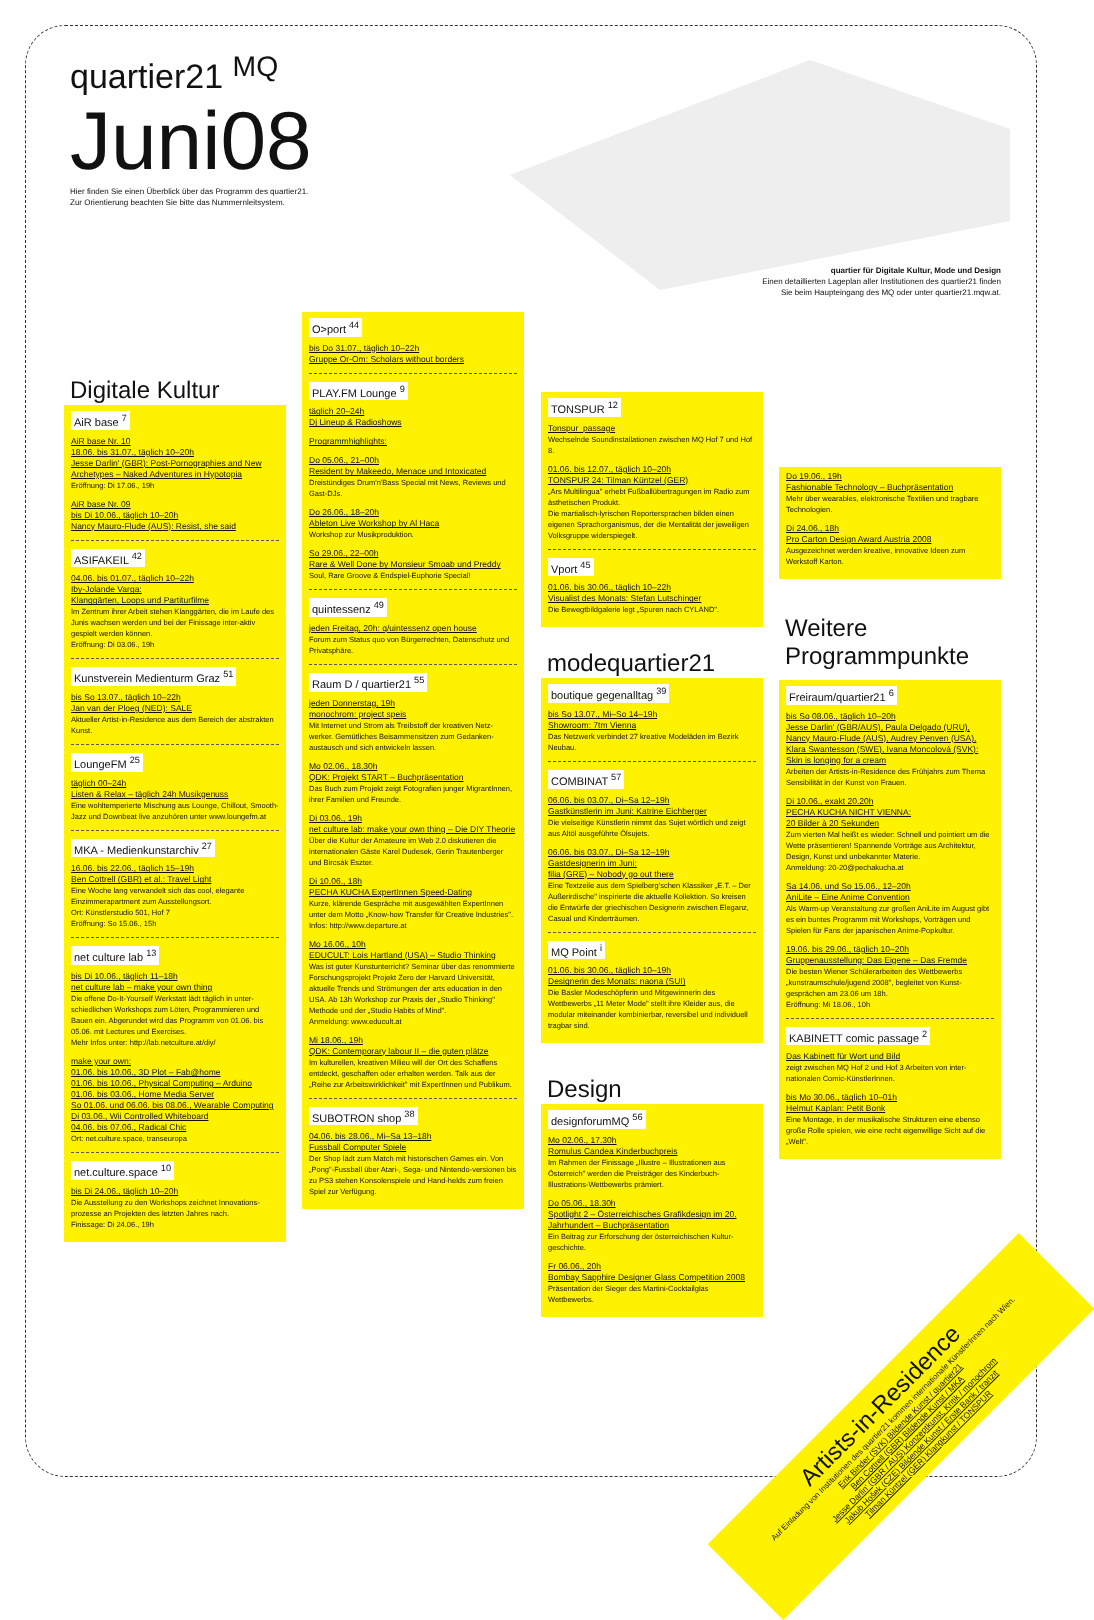quartier21 <sup>MQ</sup>
Juni08
Hier finden Sie einen Überblick über das Programm des quartier21.
Zur Orientierung beachten Sie bitte das Nummernleitsystem.
quartier für Digitale Kultur, Mode und Design
Einen detaillierten Lageplan aller Institutionen des quartier21 finden
Sie beim Haupteingang des MQ oder unter quartier21.mqw.at.
Digitale Kultur
AiR base <sup>7</sup>
AiR base Nr. 10
18.06. bis 31.07., täglich 10–20h
Jesse Darlin' (GBR): Post-Pornographies and New Archetypes – Naked Adventures in Hypotopia
Eröffnung: Di 17.06., 19h
AiR base Nr. 09
bis Di 10.06., täglich 10–20h
Nancy Mauro-Flude (AUS): Resist, she said
ASIFAKEIL <sup>42</sup>
04.06. bis 01.07., täglich 10–22h
Iby-Jolande Varga:
Klanggärten, Loops und Partiturfilme
Im Zentrum ihrer Arbeit stehen Klanggärten, die im Laufe des Junis wachsen werden und bei der Finissage inter-aktiv gespielt werden können.
Eröffnung: Di 03.06., 19h
Kunstverein Medienturm Graz <sup>51</sup>
bis So 13.07., täglich 10–22h
Jan van der Ploeg (NED): SALE
Aktueller Artist-in-Residence aus dem Bereich der abstrakten Kunst.
LoungeFM <sup>25</sup>
täglich 00–24h
Listen & Relax – täglich 24h Musikgenuss
Eine wohltemperierte Mischung aus Lounge, Chillout, Smooth-Jazz und Downbeat live anzuhören unter www.loungefm.at
MKA - Medienkunstarchiv <sup>27</sup>
16.06. bis 22.06., täglich 15–19h
Ben Cottrell (GBR) et al.: Travel Light
Eine Woche lang verwandelt sich das cool, elegante Einzimmerapartment zum Ausstellungsort.
Ort: Künstlerstudio 501, Hof 7
Eröffnung: So 15.06., 15h
net culture lab <sup>13</sup>
bis Di 10.06., täglich 11–18h
net culture lab – make your own thing
Die offene Do-It-Yourself Werkstatt lädt täglich in unter-schiedlichen Workshops zum Löten, Programmieren und Bauen ein. Abgerundet wird das Programm von 01.06. bis 05.06. mit Lectures und Exercises.
Mehr Infos unter: http://lab.netculture.at/diy/
make your own:
01.06. bis 10.06., 3D Plot – Fab@home
01.06. bis 10.06., Physical Computing – Arduino
01.06. bis 03.06., Home Media Server
So 01.06. und 06.06. bis 08.06., Wearable Computing
Di 03.06., Wii Controlled Whiteboard
04.06. bis 07.06., Radical Chic
Ort: net.culture.space, transeuropa
net.culture.space <sup>10</sup>
bis Di 24.06., täglich 10–20h
Die Ausstellung zu den Workshops zeichnet Innovations-prozesse an Projekten des letzten Jahres nach.
Finissage: Di 24.06., 19h
O>port <sup>44</sup>
bis Do 31.07., täglich 10–22h
Gruppe Or-Om: Scholars without borders
PLAY.FM Lounge <sup>9</sup>
täglich 20–24h
Dj Lineup & Radioshows
Programmhighlights:
Do 05.06., 21–00h
Resident by Makeedo, Menace und Intoxicated
Dreistündiges Drum'n'Bass Special mit News, Reviews und Gast-DJs.
Do 26.06., 18–20h
Ableton Live Workshop by Al Haca
Workshop zur Musikproduktion.
So 29.06., 22–00h
Rare & Well Done by Monsieur Smoab und Preddy
Soul, Rare Groove & Endspiel-Euphorie Special!
quintessenz <sup>49</sup>
jeden Freitag, 20h: q/uintessenz open house
Forum zum Status quo von Bürgerrechten, Datenschutz und Privatsphäre.
Raum D / quartier21 <sup>55</sup>
jeden Donnerstag, 19h
monochrom: project speis
Mit Internet und Strom als Treibstoff der kreativen Netz-werker. Gemütliches Beisammensitzen zum Gedanken-austausch und sich entwickeln lassen.
Mo 02.06., 18.30h
QDK: Projekt START – Buchpräsentation
Das Buch zum Projekt zeigt Fotografien junger MigrantInnen, ihrer Familien und Freunde.
Di 03.06., 19h
net culture lab: make your own thing – Die DIY Theorie
Über die Kultur der Amateure im Web 2.0 diskutieren die internationalen Gäste Karel Dudesek, Gerin Trautenberger und Bircsák Eszter.
Di 10.06., 18h
PECHA KUCHA ExpertInnen Speed-Dating
Kurze, klärende Gespräche mit ausgewählten ExpertInnen unter dem Motto „Know-how Transfer für Creative Industries".
Infos: http://www.departure.at
Mo 16.06., 10h
EDUCULT: Lois Hartland (USA) – Studio Thinking
Was ist guter Kunstunterricht? Seminar über das renommierte Forschungsprojekt Projekt Zero der Harvard Universität, aktuelle Trends und Strömungen der arts education in den USA. Ab 13h Workshop zur Praxis der „Studio Thinking" Methode und der „Studio Habits of Mind".
Anmeldung: www.educult.at
Mi 18.06., 19h
QDK: Contemporary labour II – die guten plätze
Im kulturellen, kreativen Milieu will der Ort des Schaffens entdeckt, geschaffen oder erhalten werden. Talk aus der „Reihe zur Arbeitswirklichkeit" mit ExpertInnen und Publikum.
SUBOTRON shop <sup>38</sup>
04.06. bis 28.06., Mi–Sa 13–18h
Fussball Computer Spiele
Der Shop lädt zum Match mit historischen Games ein. Von „Pong"-Fussball über Atari-, Sega- und Nintendo-versionen bis zu PS3 stehen Konsolenspiele und Hand-helds zum freien Spiel zur Verfügung.
TONSPUR <sup>12</sup>
Tonspur_passage
Wechselnde Soundinstallationen zwischen MQ Hof 7 und Hof 8.
01.06. bis 12.07., täglich 10–20h
TONSPUR 24: Tilman Küntzel (GER)
„Ars Multilingua" erhebt Fußballübertragungen im Radio zum ästhetischen Produkt.
Die martialisch-lyrischen Reportersprachen bilden einen eigenen Sprachorganismus, der die Mentalität der jeweiligen Volksgruppe widerspiegelt.
Vport <sup>45</sup>
01.06. bis 30.06., täglich 10–22h
Visualist des Monats: Stefan Lutschinger
Die Bewegtbildgalerie legt „Spuren nach CYLAND".
modequartier21
boutique gegenalltag <sup>39</sup>
bis So 13.07., Mi–So 14–19h
Showroom: 7tm Vienna
Das Netzwerk verbindet 27 kreative Modeläden im Bezirk Neubau.
COMBINAT <sup>57</sup>
06.06. bis 03.07., Di–Sa 12–19h
Gastkünstlerin im Juni: Katrine Eichberger
Die vielseitige Künstlerin nimmt das Sujet wörtlich und zeigt aus Altöl ausgeführte Ölsujets.
06.06. bis 03.07., Di–Sa 12–19h
Gastdesignerin im Juni:
filia (GRE) – Nobody go out there
Eine Textzeile aus dem Spielberg'schen Klassiker „E.T. – Der Außerirdische" inspirierte die aktuelle Kollektion. So kreisen die Entwürfe der griechischen Designerin zwischen Eleganz, Casual und Kinderträumen.
MQ Point <sup>i</sup>
01.06. bis 30.06., täglich 10–19h
Designerin des Monats: naona (SUI)
Die Basler Modeschöpferin und Mitgewinnerin des Wettbewerbs „11 Meter Mode" stellt ihre Kleider aus, die modular miteinander kombinierbar, reversibel und individuell tragbar sind.
Design
designforumMQ <sup>56</sup>
Mo 02.06., 17.30h
Romulus Candea Kinderbuchpreis
Im Rahmen der Finissage „Illustre – Illustrationen aus Österreich" werden die Preisträger des Kinderbuch-Illustrations-Wettbewerbs prämiert.
Do 05.06., 18.30h
Spotlight 2 – Österreichisches Grafikdesign im 20. Jahrhundert – Buchpräsentation
Ein Beitrag zur Erforschung der österreichischen Kultur-geschichte.
Fr 06.06., 20h
Bombay Sapphire Designer Glass Competition 2008
Präsentation der Sieger des Martini-Cocktailglas Wettbewerbs.
Do 19.06., 19h
Fashionable Technology – Buchpräsentation
Mehr über wearables, elektronische Textilien und tragbare Technologien.
Di 24.06., 18h
Pro Carton Design Award Austria 2008
Ausgezeichnet werden kreative, innovative Ideen zum Werkstoff Karton.
Weitere
Programmpunkte
Freiraum/quartier21 <sup>6</sup>
bis So 08.06., täglich 10–20h
Jesse Darlin' (GBR/AUS), Paula Delgado (URU), Nancy Mauro-Flude (AUS), Audrey Penven (USA), Klara Swantesson (SWE), Ivana Moncolová (SVK): Skin is longing for a cream
Arbeiten der Artists-in-Residence des Frühjahrs zum Thema Sensibilität in der Kunst von Frauen.
Di 10.06., exakt 20.20h
PECHA KUCHA NICHT VIENNA:
20 Bilder à 20 Sekunden
Zum vierten Mal heißt es wieder: Schnell und pointiert um die Wette präsentieren! Spannende Vorträge aus Architektur, Design, Kunst und unbekannter Materie.
Anmeldung: 20-20@pechakucha.at
Sa 14.06. und So 15.06., 12–20h
AniLite – Eine Anime Convention
Als Warm-up Veranstaltung zur großen AniLite im August gibt es ein buntes Programm mit Workshops, Vorträgen und Spielen für Fans der japanischen Anime-Popkultur.
19.06. bis 29.06., täglich 10–20h
Gruppenausstellung: Das Eigene – Das Fremde
Die besten Wiener Schülerarbeiten des Wettbewerbs „kunstraumschule/jugend 2008", begleitet von Kunst-gesprächen am 23.06 um 18h.
Eröffnung: Mi 18.06., 10h
KABINETT comic passage <sup>2</sup>
Das Kabinett für Wort und Bild
zeigt zwischen MQ Hof 2 und Hof 3 Arbeiten von inter-nationalen Comic-KünstlerInnen.
bis Mo 30.06., täglich 10–01h
Helmut Kaplan: Petit Bonk
Eine Montage, in der musikalische Strukturen eine ebenso große Rolle spielen, wie eine recht eigenwillige Sicht auf die „Welt".
Artists-in-Residence
Auf Einladung von Institutionen des quartier21 kommen internationale KünstlerInnen nach Wien.
Erik Binder (SVK) Bildende Kunst / quartier21
Ben Cottrell (GBR) Bildende Kunst / MKA
Jesse Darlin' (GBR / AUS) Konzeptkunst, Kritik / monochrom
Jakub Hošek (CZE) Bildende Kunst / Erste Bank / tranzit
Tilman Küntzel (GER) Klangkunst / TONSPUR